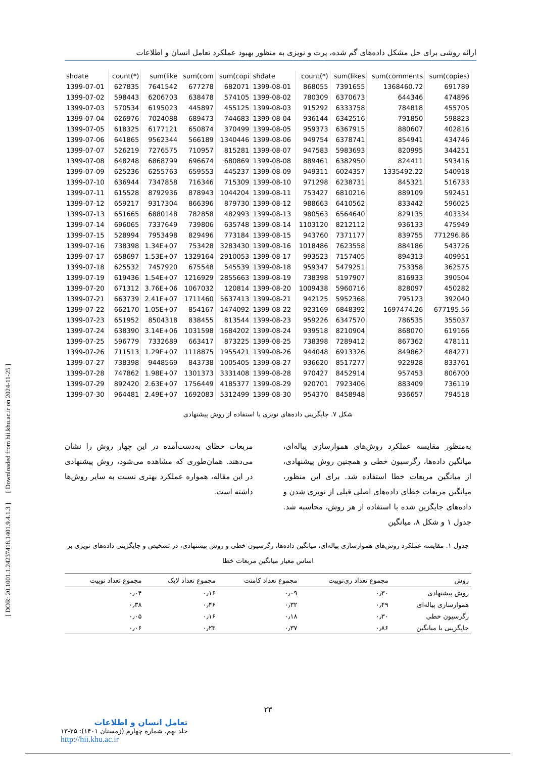ارائه روشی برای حل مشکل داده‌های گم شده، پرت و نویزی به منظور بهبود عملکرد تعامل انسان و اطلاعات
[ DOR: 20.1001.1.24237418.1401.9.4.1.3 ] [ Downloaded from hii.khu.ac.ir on 2024-11-25 ]
| shdate | count(*) | sum(like | sum(com | sum(copi | shdate | count(*) | sum(likes | sum(comments | sum(copies) |
| 1399-07-01 | 627835 | 7641542 | 677278 | 682071 | 1399-08-01 | 868055 | 7391655 | 1368460.72 | 691789 |
| 1399-07-02 | 598443 | 6206703 | 638478 | 574105 | 1399-08-02 | 780309 | 6370673 | 644346 | 474896 |
| 1399-07-03 | 570534 | 6195023 | 445897 | 455125 | 1399-08-03 | 915292 | 6333758 | 784818 | 455705 |
| 1399-07-04 | 626976 | 7024088 | 689473 | 744683 | 1399-08-04 | 936144 | 6342516 | 791850 | 598823 |
| 1399-07-05 | 618325 | 6177121 | 650874 | 370499 | 1399-08-05 | 959373 | 6367915 | 880607 | 402816 |
| 1399-07-06 | 641865 | 9562344 | 566189 | 1340446 | 1399-08-06 | 949754 | 6378741 | 854941 | 434746 |
| 1399-07-07 | 526219 | 7276575 | 710957 | 815281 | 1399-08-07 | 947583 | 5983693 | 820995 | 344251 |
| 1399-07-08 | 648248 | 6868799 | 696674 | 680869 | 1399-08-08 | 889461 | 6382950 | 824411 | 593416 |
| 1399-07-09 | 625236 | 6255763 | 659553 | 445237 | 1399-08-09 | 949311 | 6024357 | 1335492.22 | 540918 |
| 1399-07-10 | 636944 | 7347858 | 716346 | 715309 | 1399-08-10 | 971298 | 6238731 | 845321 | 516733 |
| 1399-07-11 | 615528 | 8792936 | 878943 | 1044204 | 1399-08-11 | 753427 | 6810216 | 889109 | 592451 |
| 1399-07-12 | 659217 | 9317304 | 866396 | 879730 | 1399-08-12 | 988663 | 6410562 | 833442 | 596025 |
| 1399-07-13 | 651665 | 6880148 | 782858 | 482993 | 1399-08-13 | 980563 | 6564640 | 829135 | 403334 |
| 1399-07-14 | 696065 | 7337649 | 739806 | 635748 | 1399-08-14 | 1103120 | 8212112 | 936133 | 475949 |
| 1399-07-15 | 528994 | 7953498 | 829496 | 773184 | 1399-08-15 | 943760 | 7371177 | 839755 | 771296.86 |
| 1399-07-16 | 738398 | 1.34E+07 | 753428 | 3283430 | 1399-08-16 | 1018486 | 7623558 | 884186 | 543726 |
| 1399-07-17 | 658697 | 1.53E+07 | 1329164 | 2910053 | 1399-08-17 | 993523 | 7157405 | 894313 | 409951 |
| 1399-07-18 | 625532 | 7457920 | 675548 | 545539 | 1399-08-18 | 959347 | 5479251 | 753358 | 362575 |
| 1399-07-19 | 619436 | 1.54E+07 | 1216929 | 2855663 | 1399-08-19 | 738398 | 5197907 | 816933 | 390504 |
| 1399-07-20 | 671312 | 3.76E+06 | 1067032 | 120814 | 1399-08-20 | 1009438 | 5960716 | 828097 | 450282 |
| 1399-07-21 | 663739 | 2.41E+07 | 1711460 | 5637413 | 1399-08-21 | 942125 | 5952368 | 795123 | 392040 |
| 1399-07-22 | 662170 | 1.05E+07 | 854167 | 1474092 | 1399-08-22 | 923169 | 6848392 | 1697474.26 | 677195.56 |
| 1399-07-23 | 651952 | 8504318 | 838455 | 813544 | 1399-08-23 | 959226 | 6347570 | 786535 | 355037 |
| 1399-07-24 | 638390 | 3.14E+06 | 1031598 | 1684202 | 1399-08-24 | 939518 | 8210904 | 868070 | 619166 |
| 1399-07-25 | 596779 | 7332689 | 663417 | 873225 | 1399-08-25 | 738398 | 7289412 | 867362 | 478111 |
| 1399-07-26 | 711513 | 1.29E+07 | 1118875 | 1955421 | 1399-08-26 | 944048 | 6913326 | 849862 | 484271 |
| 1399-07-27 | 738398 | 9448569 | 843738 | 1005405 | 1399-08-27 | 936620 | 8517277 | 922928 | 833761 |
| 1399-07-28 | 747862 | 1.98E+07 | 1301373 | 3331408 | 1399-08-28 | 970427 | 8452914 | 957453 | 806700 |
| 1399-07-29 | 892420 | 2.63E+07 | 1756449 | 4185377 | 1399-08-29 | 920701 | 7923406 | 883409 | 736119 |
| 1399-07-30 | 964481 | 2.49E+07 | 1692083 | 5312499 | 1399-08-30 | 954370 | 8458948 | 936657 | 794518 |
شکل ۷. جایگزینی داده‌های نویزی با استفاده از روش پیشنهادی
به‌منظور مقایسه عملکرد روش‌های هموارسازی پیاله‌ای، میانگین داده‌ها، رگرسیون خطی و همچنین روش پیشنهادی، از میانگین مربعات خطا استفاده شد. برای این منظور، میانگین مربعات خطای داده‌های اصلی قبلی از نویزی شدن و داده‌های جایگزین شده با استفاده از هر روش، محاسبه شد. جدول ۱ و شکل ۸، میانگین
مربعات خطای به‌دست‌آمده در این چهار روش را نشان می‌دهند. همان‌طوری که مشاهده می‌شود، روش پیشنهادی در این مقاله، همواره عملکرد بهتری نسبت به سایر روش‌ها داشته است.
جدول ۱. مقایسه عملکرد روش‌های هموارسازی پیاله‌ای، میانگین داده‌ها، رگرسیون خطی و روش پیشنهادی، در تشخیص و جایگزینی داده‌های نویزی بر اساس معیار میانگین مربعات خطا
| روش | مجموع تعداد ری‌توییت | مجموع تعداد کامنت | مجموع تعداد لایک | مجموع تعداد توییت |
| --- | --- | --- | --- | --- |
| روش پیشنهادی | ۰٫۳۰ | ۰٫۰۹ | ۰٫۱۶ | ۰٫۰۴ |
| هموارسازی پیاله‌ای | ۰٫۴۹ | ۰٫۳۲ | ۰٫۴۶ | ۰٫۳۸ |
| رگرسیون خطی | ۰٫۳۰ | ۰٫۱۸ | ۰٫۱۶ | ۰٫۰۵ |
| جایگزینی با میانگین | ۰٫۸۶ | ۰٫۳۷ | ۰٫۲۳ | ۰٫۰۶ |
۲۳
تعامل انسان و اطلاعات
جلد نهم، شماره چهارم (زمستان ۱۴۰۱): ۲۵-۱۳
http://hii.khu.ac.ir